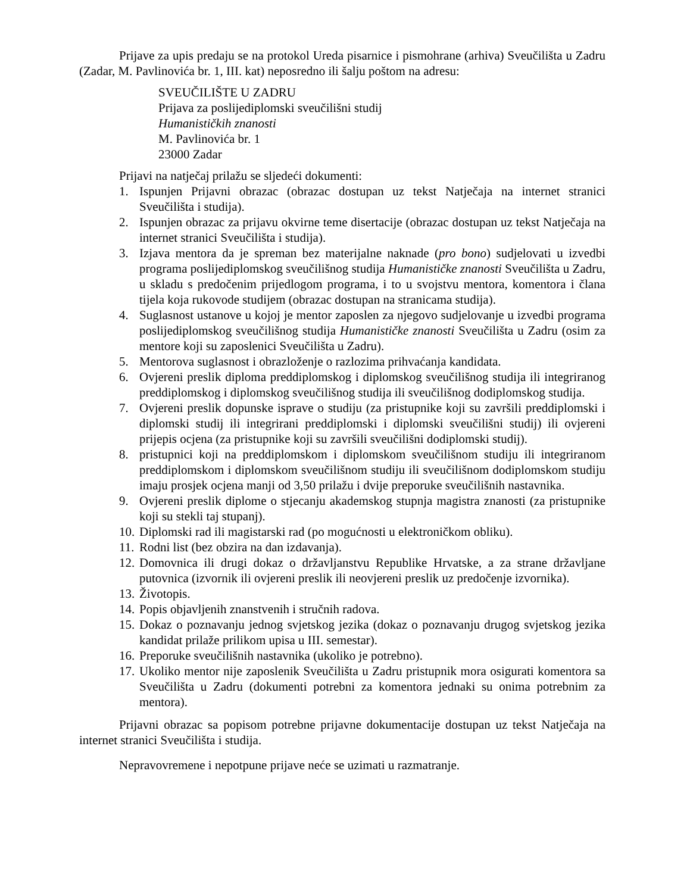Prijave za upis predaju se na protokol Ureda pisarnice i pismohrane (arhiva) Sveučilišta u Zadru (Zadar, M. Pavlinovića br. 1, III. kat) neposredno ili šalju poštom na adresu:
SVEUČILIŠTE U ZADRU
Prijava za poslijediplomski sveučilišni studij
Humanističkih znanosti
M. Pavlinovića br. 1
23000 Zadar
Prijavi na natječaj prilažu se sljedeći dokumenti:
1. Ispunjen Prijavni obrazac (obrazac dostupan uz tekst Natječaja na internet stranici Sveučilišta i studija).
2. Ispunjen obrazac za prijavu okvirne teme disertacije (obrazac dostupan uz tekst Natječaja na internet stranici Sveučilišta i studija).
3. Izjava mentora da je spreman bez materijalne naknade (pro bono) sudjelovati u izvedbi programa poslijediplomskog sveučilišnog studija Humanističke znanosti Sveučilišta u Zadru, u skladu s predočenim prijedlogom programa, i to u svojstvu mentora, komentora i člana tijela koja rukovode studijem (obrazac dostupan na stranicama studija).
4. Suglasnost ustanove u kojoj je mentor zaposlen za njegovo sudjelovanje u izvedbi programa poslijediplomskog sveučilišnog studija Humanističke znanosti Sveučilišta u Zadru (osim za mentore koji su zaposlenici Sveučilišta u Zadru).
5. Mentorova suglasnost i obrazloženje o razlozima prihvaćanja kandidata.
6. Ovjereni preslik diploma preddiplomskog i diplomskog sveučilišnog studija ili integriranog preddiplomskog i diplomskog sveučilišnog studija ili sveučilišnog dodiplomskog studija.
7. Ovjereni preslik dopunske isprave o studiju (za pristupnike koji su završili preddiplomski i diplomski studij ili integrirani preddiplomski i diplomski sveučilišni studij) ili ovjereni prijepis ocjena (za pristupnike koji su završili sveučilišni dodiplomski studij).
8. pristupnici koji na preddiplomskom i diplomskom sveučilišnom studiju ili integriranom preddiplomskom i diplomskom sveučilišnom studiju ili sveučilišnom dodiplomskom studiju imaju prosjek ocjena manji od 3,50 prilažu i dvije preporuke sveučilišnih nastavnika.
9. Ovjereni preslik diplome o stjecanju akademskog stupnja magistra znanosti (za pristupnike koji su stekli taj stupanj).
10. Diplomski rad ili magistarski rad (po mogućnosti u elektroničkom obliku).
11. Rodni list (bez obzira na dan izdavanja).
12. Domovnica ili drugi dokaz o državljanstvu Republike Hrvatske, a za strane državljane putovnica (izvornik ili ovjereni preslik ili neovjereni preslik uz predočenje izvornika).
13. Životopis.
14. Popis objavljenih znanstvenih i stručnih radova.
15. Dokaz o poznavanju jednog svjetskog jezika (dokaz o poznavanju drugog svjetskog jezika kandidat prilaže prilikom upisa u III. semestar).
16. Preporuke sveučilišnih nastavnika (ukoliko je potrebno).
17. Ukoliko mentor nije zaposlenik Sveučilišta u Zadru pristupnik mora osigurati komentora sa Sveučilišta u Zadru (dokumenti potrebni za komentora jednaki su onima potrebnim za mentora).
Prijavni obrazac sa popisom potrebne prijavne dokumentacije dostupan uz tekst Natječaja na internet stranici Sveučilišta i studija.
Nepravovremene i nepotpune prijave neće se uzimati u razmatranje.